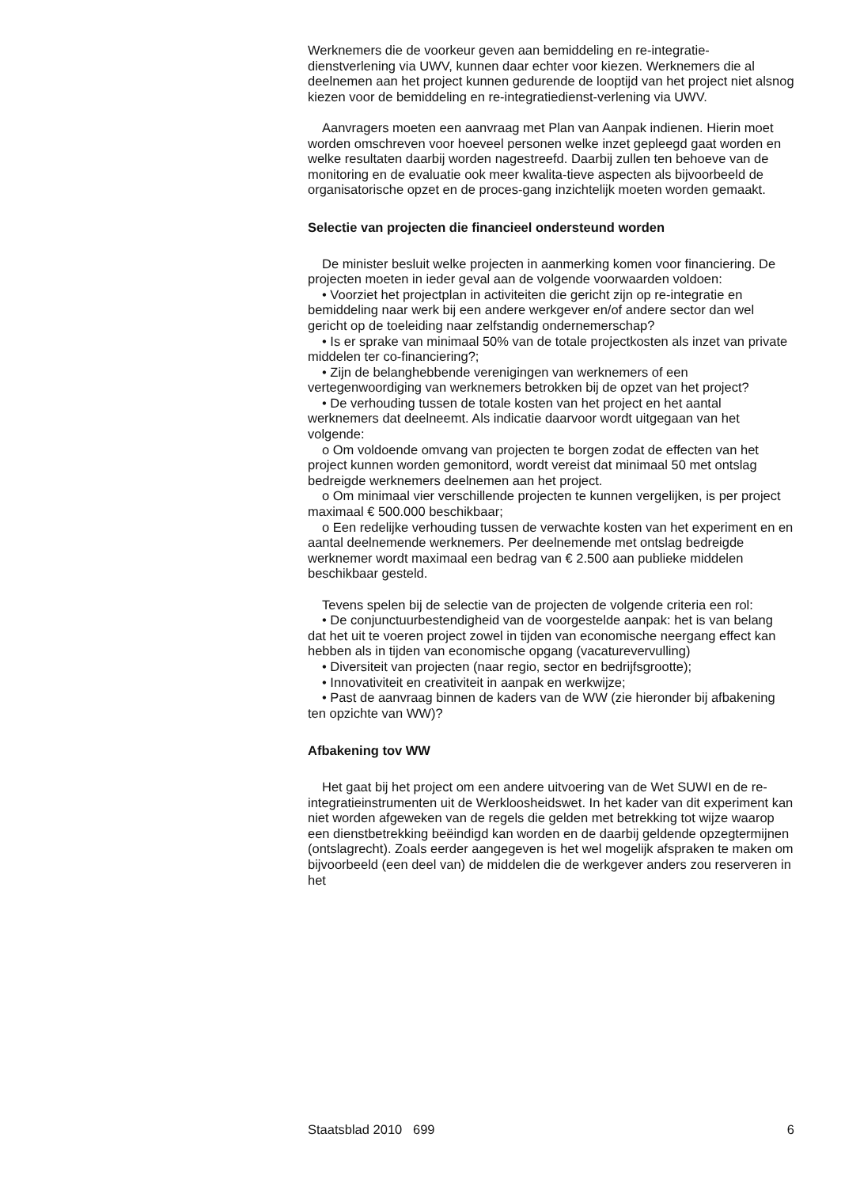Werknemers die de voorkeur geven aan bemiddeling en re-integratie-dienstverlening via UWV, kunnen daar echter voor kiezen. Werknemers die al deelnemen aan het project kunnen gedurende de looptijd van het project niet alsnog kiezen voor de bemiddeling en re-integratiedienst-verlening via UWV.
Aanvragers moeten een aanvraag met Plan van Aanpak indienen. Hierin moet worden omschreven voor hoeveel personen welke inzet gepleegd gaat worden en welke resultaten daarbij worden nagestreefd. Daarbij zullen ten behoeve van de monitoring en de evaluatie ook meer kwalita-tieve aspecten als bijvoorbeeld de organisatorische opzet en de proces-gang inzichtelijk moeten worden gemaakt.
Selectie van projecten die financieel ondersteund worden
De minister besluit welke projecten in aanmerking komen voor financiering. De projecten moeten in ieder geval aan de volgende voorwaarden voldoen:
• Voorziet het projectplan in activiteiten die gericht zijn op re-integratie en bemiddeling naar werk bij een andere werkgever en/of andere sector dan wel gericht op de toeleiding naar zelfstandig ondernemerschap?
• Is er sprake van minimaal 50% van de totale projectkosten als inzet van private middelen ter co-financiering?;
• Zijn de belanghebbende verenigingen van werknemers of een vertegenwoordiging van werknemers betrokken bij de opzet van het project?
• De verhouding tussen de totale kosten van het project en het aantal werknemers dat deelneemt. Als indicatie daarvoor wordt uitgegaan van het volgende:
o Om voldoende omvang van projecten te borgen zodat de effecten van het project kunnen worden gemonitord, wordt vereist dat minimaal 50 met ontslag bedreigde werknemers deelnemen aan het project.
o Om minimaal vier verschillende projecten te kunnen vergelijken, is per project maximaal € 500.000 beschikbaar;
o Een redelijke verhouding tussen de verwachte kosten van het experiment en en aantal deelnemende werknemers. Per deelnemende met ontslag bedreigde werknemer wordt maximaal een bedrag van € 2.500 aan publieke middelen beschikbaar gesteld.
Tevens spelen bij de selectie van de projecten de volgende criteria een rol:
• De conjunctuurbestendigheid van de voorgestelde aanpak: het is van belang dat het uit te voeren project zowel in tijden van economische neergang effect kan hebben als in tijden van economische opgang (vacaturevervulling)
• Diversiteit van projecten (naar regio, sector en bedrijfsgrootte);
• Innovativiteit en creativiteit in aanpak en werkwijze;
• Past de aanvraag binnen de kaders van de WW (zie hieronder bij afbakening ten opzichte van WW)?
Afbakening tov WW
Het gaat bij het project om een andere uitvoering van de Wet SUWI en de re-integratieinstrumenten uit de Werkloosheidswet. In het kader van dit experiment kan niet worden afgeweken van de regels die gelden met betrekking tot wijze waarop een dienstbetrekking beëindigd kan worden en de daarbij geldende opzegtermijnen (ontslagrecht). Zoals eerder aangegeven is het wel mogelijk afspraken te maken om bijvoorbeeld (een deel van) de middelen die de werkgever anders zou reserveren in het
Staatsblad 2010 699 6